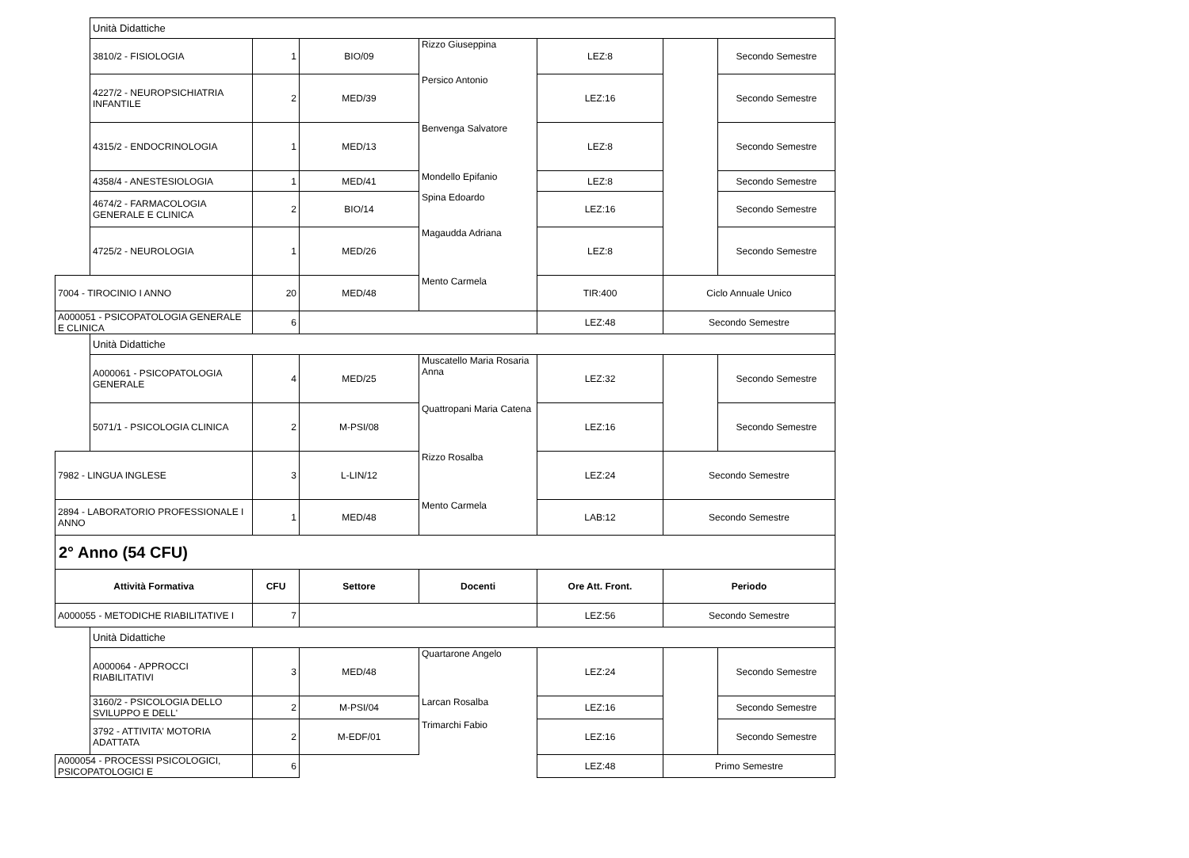| | Unità Didattiche | | | | | | |
| | 3810/2 - FISIOLOGIA | 1 | BIO/09 | Rizzo Giuseppina | LEZ:8 | | Secondo Semestre |
| | 4227/2 - NEUROPSICHIATRIA INFANTILE | 2 | MED/39 | Persico Antonio | LEZ:16 | | Secondo Semestre |
| | 4315/2 - ENDOCRINOLOGIA | 1 | MED/13 | Benvenga Salvatore | LEZ:8 | | Secondo Semestre |
| | 4358/4 - ANESTESIOLOGIA | 1 | MED/41 | Mondello Epifanio | LEZ:8 | | Secondo Semestre |
| | 4674/2 - FARMACOLOGIA GENERALE E CLINICA | 2 | BIO/14 | Spina Edoardo | LEZ:16 | | Secondo Semestre |
| | 4725/2 - NEUROLOGIA | 1 | MED/26 | Magaudda Adriana | LEZ:8 | | Secondo Semestre |
| 7004 - TIROCINIO I ANNO | | 20 | MED/48 | Mento Carmela | TIR:400 | Ciclo Annuale Unico | |
| A000051 - PSICOPATOLOGIA GENERALE E CLINICA | | 6 | | | LEZ:48 | Secondo Semestre | |
| | Unità Didattiche | | | | | | |
| | A000061 - PSICOPATOLOGIA GENERALE | 4 | MED/25 | Muscatello Maria Rosaria Anna | LEZ:32 | | Secondo Semestre |
| | 5071/1 - PSICOLOGIA CLINICA | 2 | M-PSI/08 | Quattropani Maria Catena | LEZ:16 | | Secondo Semestre |
| 7982 - LINGUA INGLESE | | 3 | L-LIN/12 | Rizzo Rosalba | LEZ:24 | Secondo Semestre | |
| 2894 - LABORATORIO PROFESSIONALE I ANNO | | 1 | MED/48 | Mento Carmela | LAB:12 | Secondo Semestre | |
| 2° Anno (54 CFU) | | | | | | | |
| Attività Formativa | | CFU | Settore | Docenti | Ore Att. Front. | Periodo | |
| A000055 - METODICHE RIABILITATIVE I | | 7 | | | LEZ:56 | Secondo Semestre | |
| | Unità Didattiche | | | | | | |
| | A000064 - APPROCCI RIABILITATIVI | 3 | MED/48 | Quartarone Angelo | LEZ:24 | | Secondo Semestre |
| | 3160/2 - PSICOLOGIA DELLO SVILUPPO E DELL' | 2 | M-PSI/04 | Larcan Rosalba | LEZ:16 | | Secondo Semestre |
| | 3792 - ATTIVITA' MOTORIA ADATTATA | 2 | M-EDF/01 | Trimarchi Fabio | LEZ:16 | | Secondo Semestre |
| A000054 - PROCESSI PSICOLOGICI, PSICOPATOLOGICI E | | 6 | | | LEZ:48 | Primo Semestre | |